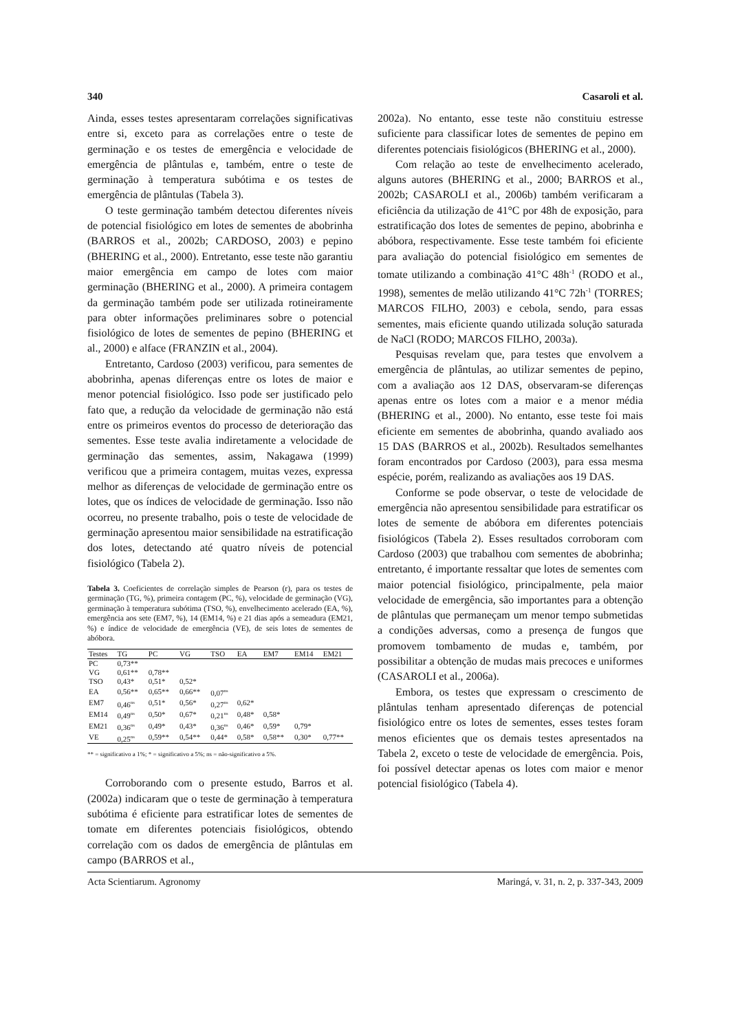340 Casaroli et al.
Ainda, esses testes apresentaram correlações significativas entre si, exceto para as correlações entre o teste de germinação e os testes de emergência e velocidade de emergência de plântulas e, também, entre o teste de germinação à temperatura subótima e os testes de emergência de plântulas (Tabela 3).
O teste germinação também detectou diferentes níveis de potencial fisiológico em lotes de sementes de abobrinha (BARROS et al., 2002b; CARDOSO, 2003) e pepino (BHERING et al., 2000). Entretanto, esse teste não garantiu maior emergência em campo de lotes com maior germinação (BHERING et al., 2000). A primeira contagem da germinação também pode ser utilizada rotineiramente para obter informações preliminares sobre o potencial fisiológico de lotes de sementes de pepino (BHERING et al., 2000) e alface (FRANZIN et al., 2004).
Entretanto, Cardoso (2003) verificou, para sementes de abobrinha, apenas diferenças entre os lotes de maior e menor potencial fisiológico. Isso pode ser justificado pelo fato que, a redução da velocidade de germinação não está entre os primeiros eventos do processo de deterioração das sementes. Esse teste avalia indiretamente a velocidade de germinação das sementes, assim, Nakagawa (1999) verificou que a primeira contagem, muitas vezes, expressa melhor as diferenças de velocidade de germinação entre os lotes, que os índices de velocidade de germinação. Isso não ocorreu, no presente trabalho, pois o teste de velocidade de germinação apresentou maior sensibilidade na estratificação dos lotes, detectando até quatro níveis de potencial fisiológico (Tabela 2).
Tabela 3. Coeficientes de correlação simples de Pearson (r), para os testes de germinação (TG, %), primeira contagem (PC, %), velocidade de germinação (VG), germinação à temperatura subótima (TSO, %), envelhecimento acelerado (EA, %), emergência aos sete (EM7, %), 14 (EM14, %) e 21 dias após a semeadura (EM21, %) e índice de velocidade de emergência (VE), de seis lotes de sementes de abóbora.
| Testes | TG | PC | VG | TSO | EA | EM7 | EM14 | EM21 |
| --- | --- | --- | --- | --- | --- | --- | --- | --- |
| PC | 0,73** | | | | | | | |
| VG | 0,61** | 0,78** | | | | | | |
| TSO | 0,43* | 0,51* | 0,52* | | | | | |
| EA | 0,56** | 0,65** | 0,66** | 0,07<sup>ns</sup> | | | | |
| EM7 | 0,46<sup>ns</sup> | 0,51* | 0,56* | 0,27<sup>ns</sup> | 0,62* | | | |
| EM14 | 0,49<sup>ns</sup> | 0,50* | 0,67* | 0,21<sup>ns</sup> | 0,48* | 0,58* | | |
| EM21 | 0,36<sup>ns</sup> | 0,49* | 0,43* | 0,36<sup>ns</sup> | 0,46* | 0,59* | 0,79* | |
| VE | 0,25<sup>ns</sup> | 0,59** | 0,54** | 0,44* | 0,58* | 0,58** | 0,30* | 0,77** |
** = significativo a 1%; * = significativo a 5%; ns = não-significativo a 5%.
Corroborando com o presente estudo, Barros et al. (2002a) indicaram que o teste de germinação à temperatura subótima é eficiente para estratificar lotes de sementes de tomate em diferentes potenciais fisiológicos, obtendo correlação com os dados de emergência de plântulas em campo (BARROS et al.,
2002a). No entanto, esse teste não constituiu estresse suficiente para classificar lotes de sementes de pepino em diferentes potenciais fisiológicos (BHERING et al., 2000).
Com relação ao teste de envelhecimento acelerado, alguns autores (BHERING et al., 2000; BARROS et al., 2002b; CASAROLI et al., 2006b) também verificaram a eficiência da utilização de 41°C por 48h de exposição, para estratificação dos lotes de sementes de pepino, abobrinha e abóbora, respectivamente. Esse teste também foi eficiente para avaliação do potencial fisiológico em sementes de tomate utilizando a combinação 41°C 48h<sup>-1</sup> (RODO et al., 1998), sementes de melão utilizando 41°C 72h<sup>-1</sup> (TORRES; MARCOS FILHO, 2003) e cebola, sendo, para essas sementes, mais eficiente quando utilizada solução saturada de NaCl (RODO; MARCOS FILHO, 2003a).
Pesquisas revelam que, para testes que envolvem a emergência de plântulas, ao utilizar sementes de pepino, com a avaliação aos 12 DAS, observaram-se diferenças apenas entre os lotes com a maior e a menor média (BHERING et al., 2000). No entanto, esse teste foi mais eficiente em sementes de abobrinha, quando avaliado aos 15 DAS (BARROS et al., 2002b). Resultados semelhantes foram encontrados por Cardoso (2003), para essa mesma espécie, porém, realizando as avaliações aos 19 DAS.
Conforme se pode observar, o teste de velocidade de emergência não apresentou sensibilidade para estratificar os lotes de semente de abóbora em diferentes potenciais fisiológicos (Tabela 2). Esses resultados corroboram com Cardoso (2003) que trabalhou com sementes de abobrinha; entretanto, é importante ressaltar que lotes de sementes com maior potencial fisiológico, principalmente, pela maior velocidade de emergência, são importantes para a obtenção de plântulas que permaneçam um menor tempo submetidas a condições adversas, como a presença de fungos que promovem tombamento de mudas e, também, por possibilitar a obtenção de mudas mais precoces e uniformes (CASAROLI et al., 2006a).
Embora, os testes que expressam o crescimento de plântulas tenham apresentado diferenças de potencial fisiológico entre os lotes de sementes, esses testes foram menos eficientes que os demais testes apresentados na Tabela 2, exceto o teste de velocidade de emergência. Pois, foi possível detectar apenas os lotes com maior e menor potencial fisiológico (Tabela 4).
Acta Scientiarum. Agronomy Maringá, v. 31, n. 2, p. 337-343, 2009